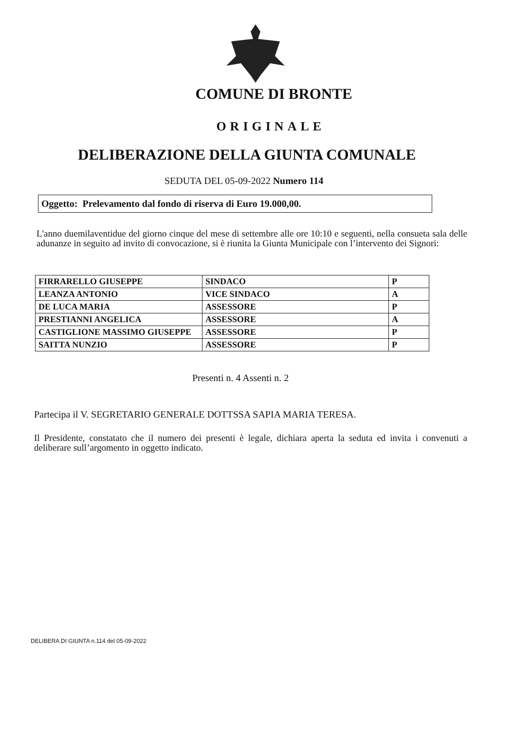COMUNE DI BRONTE
ORIGINALE
DELIBERAZIONE DELLA GIUNTA COMUNALE
SEDUTA DEL 05-09-2022 Numero 114
Oggetto: Prelevamento dal fondo di riserva di Euro 19.000,00.
L'anno duemilaventidue del giorno cinque del mese di settembre alle ore 10:10 e seguenti, nella consueta sala delle adunanze in seguito ad invito di convocazione, si è riunita la Giunta Municipale con l’intervento dei Signori:
| FIRRARELLO GIUSEPPE | SINDACO | P |
| LEANZA ANTONIO | VICE SINDACO | A |
| DE LUCA MARIA | ASSESSORE | P |
| PRESTIANNI ANGELICA | ASSESSORE | A |
| CASTIGLIONE MASSIMO GIUSEPPE | ASSESSORE | P |
| SAITTA NUNZIO | ASSESSORE | P |
Presenti n. 4 Assenti n. 2
Partecipa il V. SEGRETARIO GENERALE DOTTSSA SAPIA MARIA TERESA.
Il Presidente, constatato che il numero dei presenti è legale, dichiara aperta la seduta ed invita i convenuti a deliberare sull’argomento in oggetto indicato.
DELIBERA DI GIUNTA n.114 del 05-09-2022